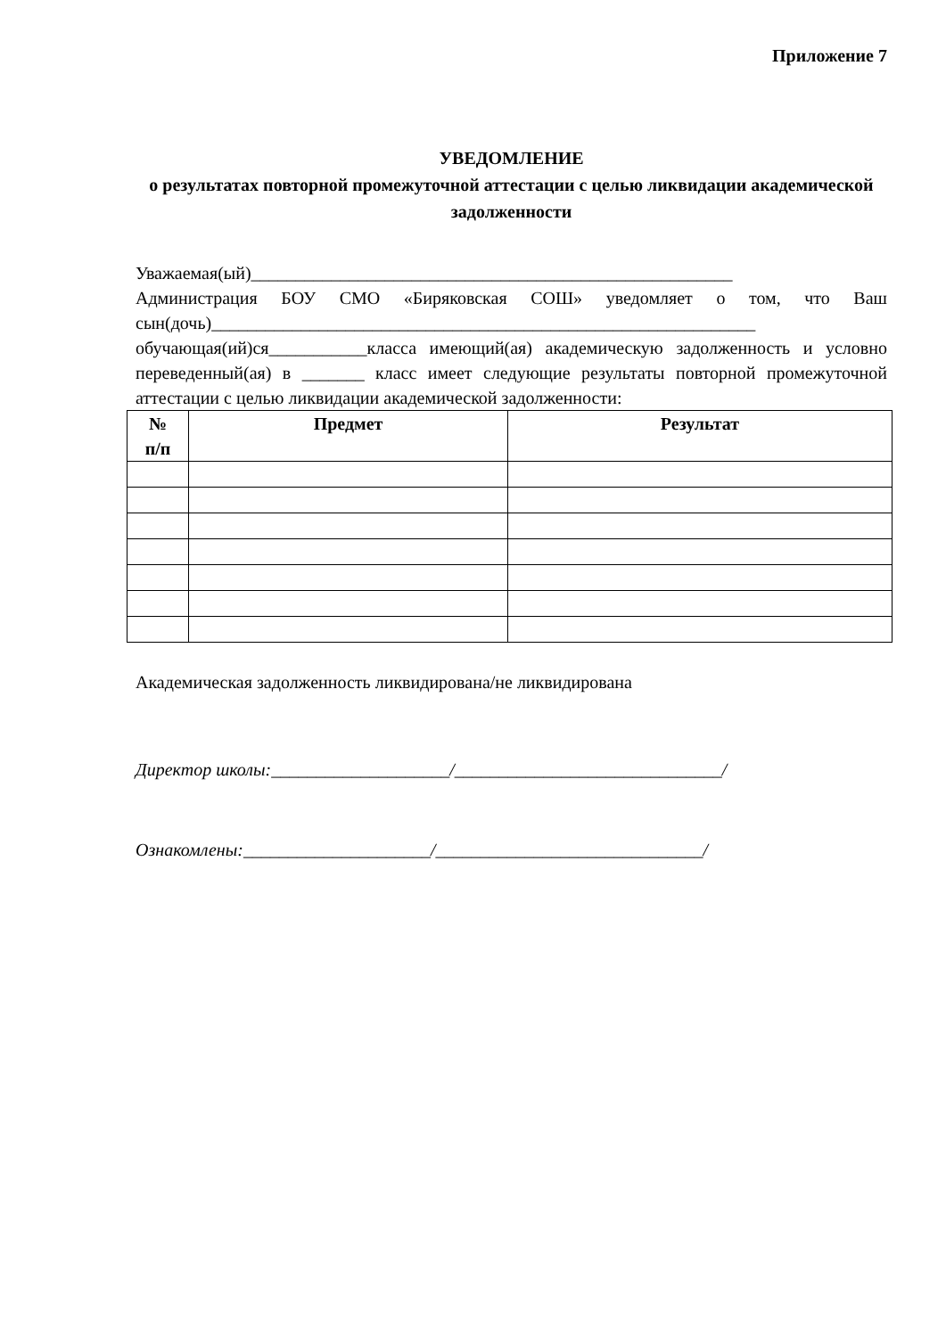Приложение 7
УВЕДОМЛЕНИЕ
о результатах повторной промежуточной аттестации с целью ликвидации академической задолженности
Уважаемая(ый)______________________________________________________
Администрация БОУ СМО «Биряковская СОШ» уведомляет о том, что Ваш сын(дочь)_____________________________________________________________ обучающая(ий)ся___________класса имеющий(ая) академическую задолженность и условно переведенный(ая) в _______ класс имеет следующие результаты повторной промежуточной аттестации с целью ликвидации академической задолженности:
| № п/п | Предмет | Результат |
| --- | --- | --- |
Академическая задолженность ликвидирована/не ликвидирована
Директор школы:____________________/______________________________/
Ознакомлены:_____________________/______________________________/